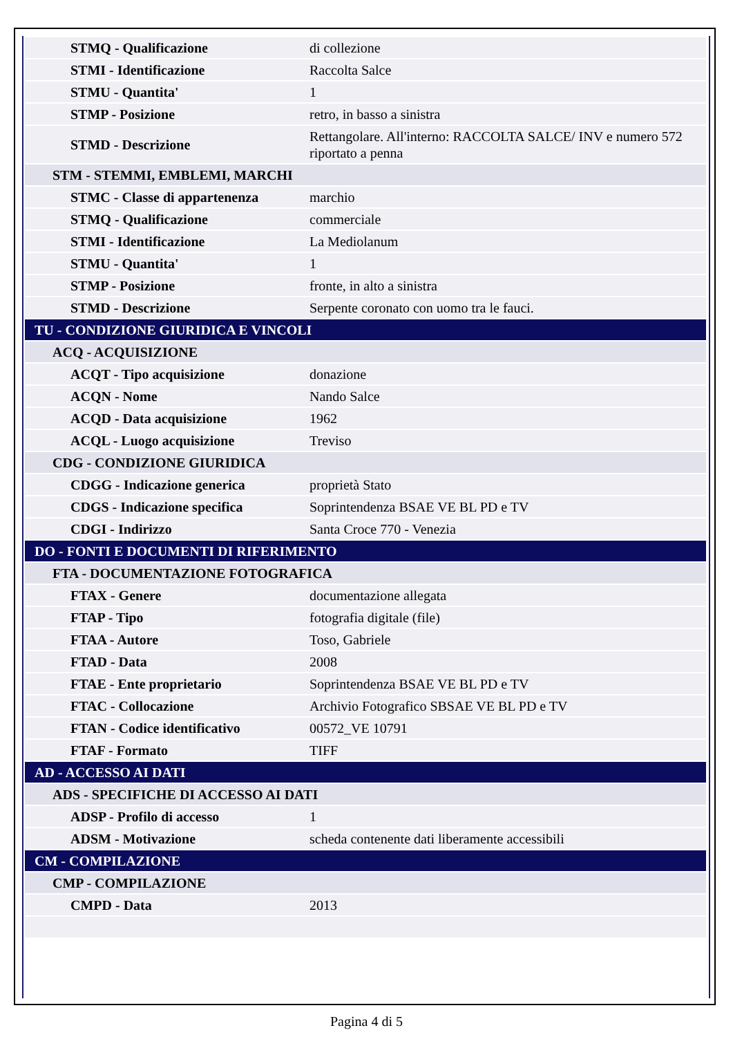| STMQ - Qualificazione | di collezione |
| STMI - Identificazione | Raccolta Salce |
| STMU - Quantita' | 1 |
| STMP - Posizione | retro, in basso a sinistra |
| STMD - Descrizione | Rettangolare. All'interno: RACCOLTA SALCE/ INV e numero 572 riportato a penna |
| STM - STEMMI, EMBLEMI, MARCHI | |
| STMC - Classe di appartenenza | marchio |
| STMQ - Qualificazione | commerciale |
| STMI - Identificazione | La Mediolanum |
| STMU - Quantita' | 1 |
| STMP - Posizione | fronte, in alto a sinistra |
| STMD - Descrizione | Serpente coronato con uomo tra le fauci. |
| TU - CONDIZIONE GIURIDICA E VINCOLI | |
| ACQ - ACQUISIZIONE | |
| ACQT - Tipo acquisizione | donazione |
| ACQN - Nome | Nando Salce |
| ACQD - Data acquisizione | 1962 |
| ACQL - Luogo acquisizione | Treviso |
| CDG - CONDIZIONE GIURIDICA | |
| CDGG - Indicazione generica | proprietà Stato |
| CDGS - Indicazione specifica | Soprintendenza BSAE VE BL PD e TV |
| CDGI - Indirizzo | Santa Croce 770 - Venezia |
| DO - FONTI E DOCUMENTI DI RIFERIMENTO | |
| FTA - DOCUMENTAZIONE FOTOGRAFICA | |
| FTAX - Genere | documentazione allegata |
| FTAP - Tipo | fotografia digitale (file) |
| FTAA - Autore | Toso, Gabriele |
| FTAD - Data | 2008 |
| FTAE - Ente proprietario | Soprintendenza BSAE VE BL PD e TV |
| FTAC - Collocazione | Archivio Fotografico SBSAE VE BL PD e TV |
| FTAN - Codice identificativo | 00572_VE 10791 |
| FTAF - Formato | TIFF |
| AD - ACCESSO AI DATI | |
| ADS - SPECIFICHE DI ACCESSO AI DATI | |
| ADSP - Profilo di accesso | 1 |
| ADSM - Motivazione | scheda contenente dati liberamente accessibili |
| CM - COMPILAZIONE | |
| CMP - COMPILAZIONE | |
| CMPD - Data | 2013 |
Pagina 4 di 5